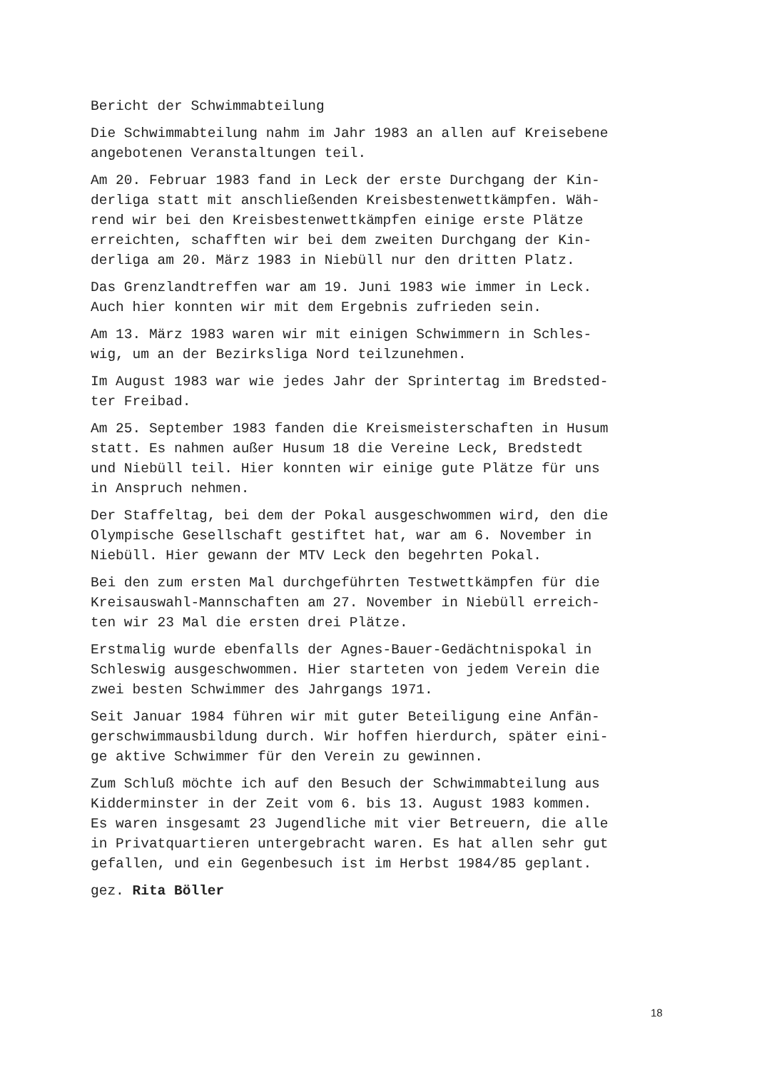Bericht der Schwimmabteilung
Die Schwimmabteilung nahm im Jahr 1983 an allen auf Kreisebene
angebotenen Veranstaltungen teil.
Am 20. Februar 1983 fand in Leck der erste Durchgang der Kin-
derliga statt mit anschließenden Kreisbestenwettkämpfen. Wäh-
rend wir bei den Kreisbestenwettkämpfen einige erste Plätze
erreichten, schafften wir bei dem zweiten Durchgang der Kin-
derliga am 20. März 1983 in Niebüll nur den dritten Platz.
Das Grenzlandtreffen war am 19. Juni 1983 wie immer in Leck.
Auch hier konnten wir mit dem Ergebnis zufrieden sein.
Am 13. März 1983 waren wir mit einigen Schwimmern in Schles-
wig, um an der Bezirksliga Nord teilzunehmen.
Im August 1983 war wie jedes Jahr der Sprintertag im Bredsted-
ter Freibad.
Am 25. September 1983 fanden die Kreismeisterschaften in Husum
statt. Es nahmen außer Husum 18 die Vereine Leck, Bredstedt
und Niebüll teil. Hier konnten wir einige gute Plätze für uns
in Anspruch nehmen.
Der Staffeltag, bei dem der Pokal ausgeschwommen wird, den die
Olympische Gesellschaft gestiftet hat, war am 6. November in
Niebüll. Hier gewann der MTV Leck den begehrten Pokal.
Bei den zum ersten Mal durchgeführten Testwettkämpfen für die
Kreisauswahl-Mannschaften am 27. November in Niebüll erreich-
ten wir 23 Mal die ersten drei Plätze.
Erstmalig wurde ebenfalls der Agnes-Bauer-Gedächtnispokal in
Schleswig ausgeschwommen. Hier starteten von jedem Verein die
zwei besten Schwimmer des Jahrgangs 1971.
Seit Januar 1984 führen wir mit guter Beteiligung eine Anfän-
gerschwimmausbildung durch. Wir hoffen hierdurch, später eini-
ge aktive Schwimmer für den Verein zu gewinnen.
Zum Schluß möchte ich auf den Besuch der Schwimmabteilung aus
Kidderminster in der Zeit vom 6. bis 13. August 1983 kommen.
Es waren insgesamt 23 Jugendliche mit vier Betreuern, die alle
in Privatquartieren untergebracht waren. Es hat allen sehr gut
gefallen, und ein Gegenbesuch ist im Herbst 1984/85 geplant.
gez. Rita Böller
18